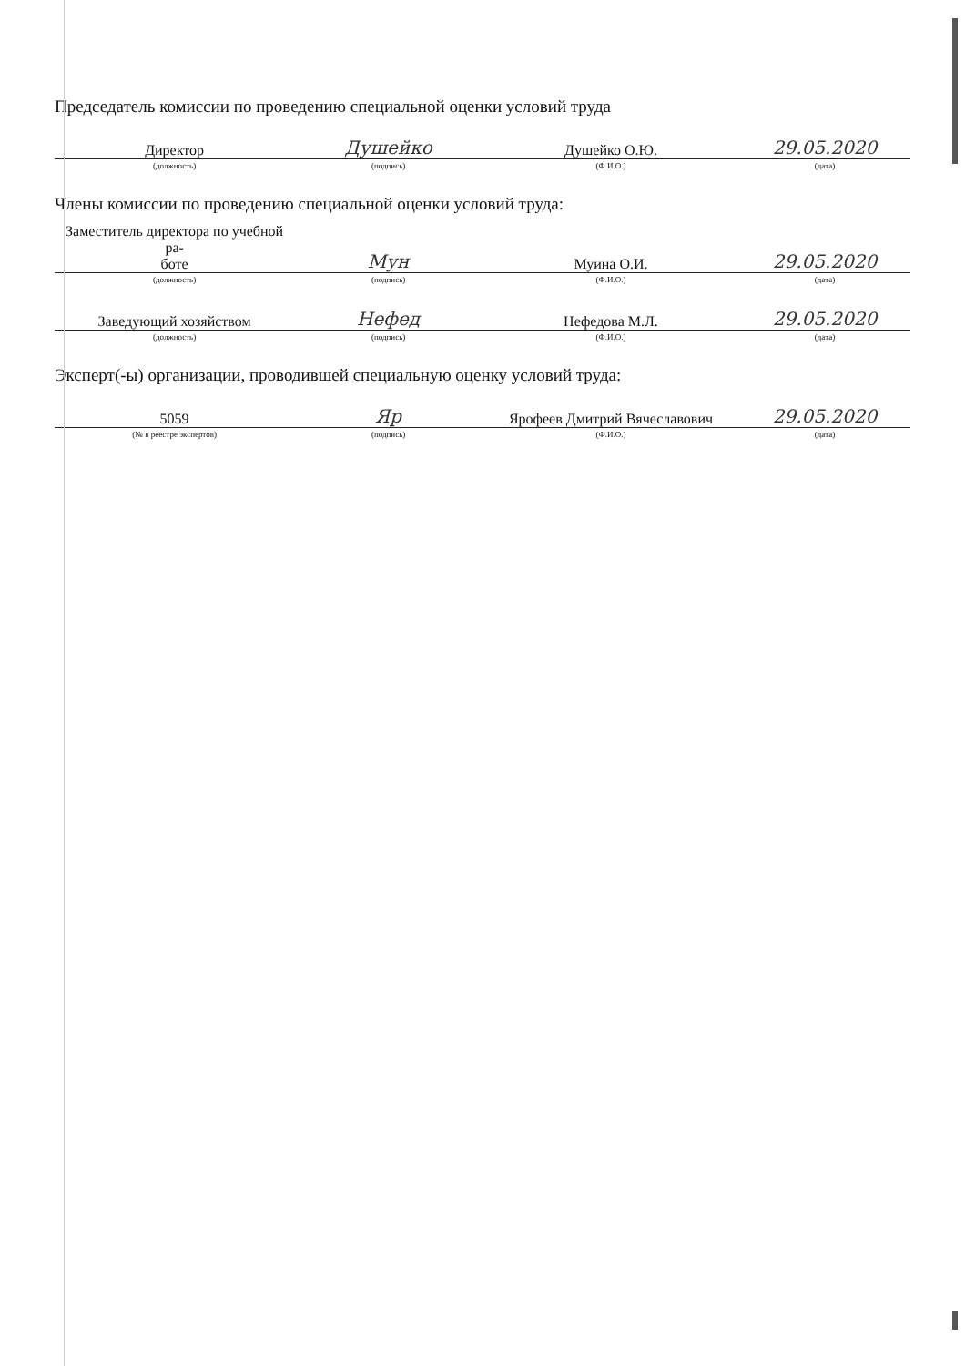Председатель комиссии по проведению специальной оценки условий труда
| Директор | Душейко | Душейко О.Ю. | 29.05.2020 |
| (должность) | (подпись) | (Ф.И.О.) | (дата) |
Члены комиссии по проведению специальной оценки условий труда:
| Заместитель директора по учебной ра- боте | Мун | Муина О.И. | 29.05.2020 |
| (должность) | (подпись) | (Ф.И.О.) | (дата) |
| Заведующий хозяйством | Нефед | Нефедова М.Л. | 29.05.2020 |
| (должность) | (подпись) | (Ф.И.О.) | (дата) |
Эксперт(-ы) организации, проводившей специальную оценку условий труда:
| 5059 | Яр | Ярофеев Дмитрий Вячеславович | 29.05.2020 |
| (№ в реестре экспертов) | (подпись) | (Ф.И.О.) | (дата) |